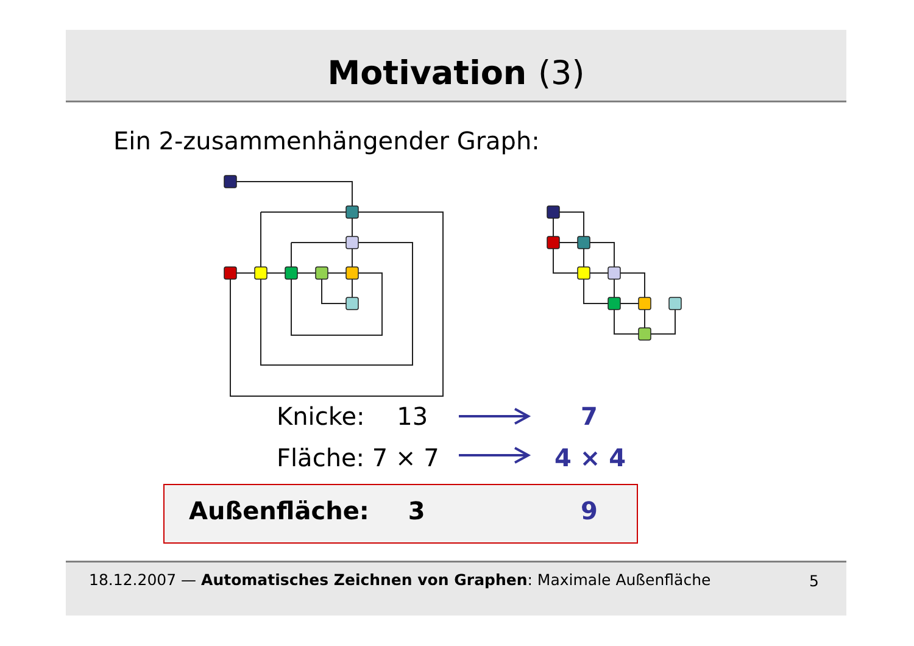Motivation (3)
Ein 2-zusammenhängender Graph:
Knicke: 13 7
Fläche: 7 × 7 4 × 4
Außenfläche: 3 9
18.12.2007 — Automatisches Zeichnen von Graphen: Maximale Außenfläche 5